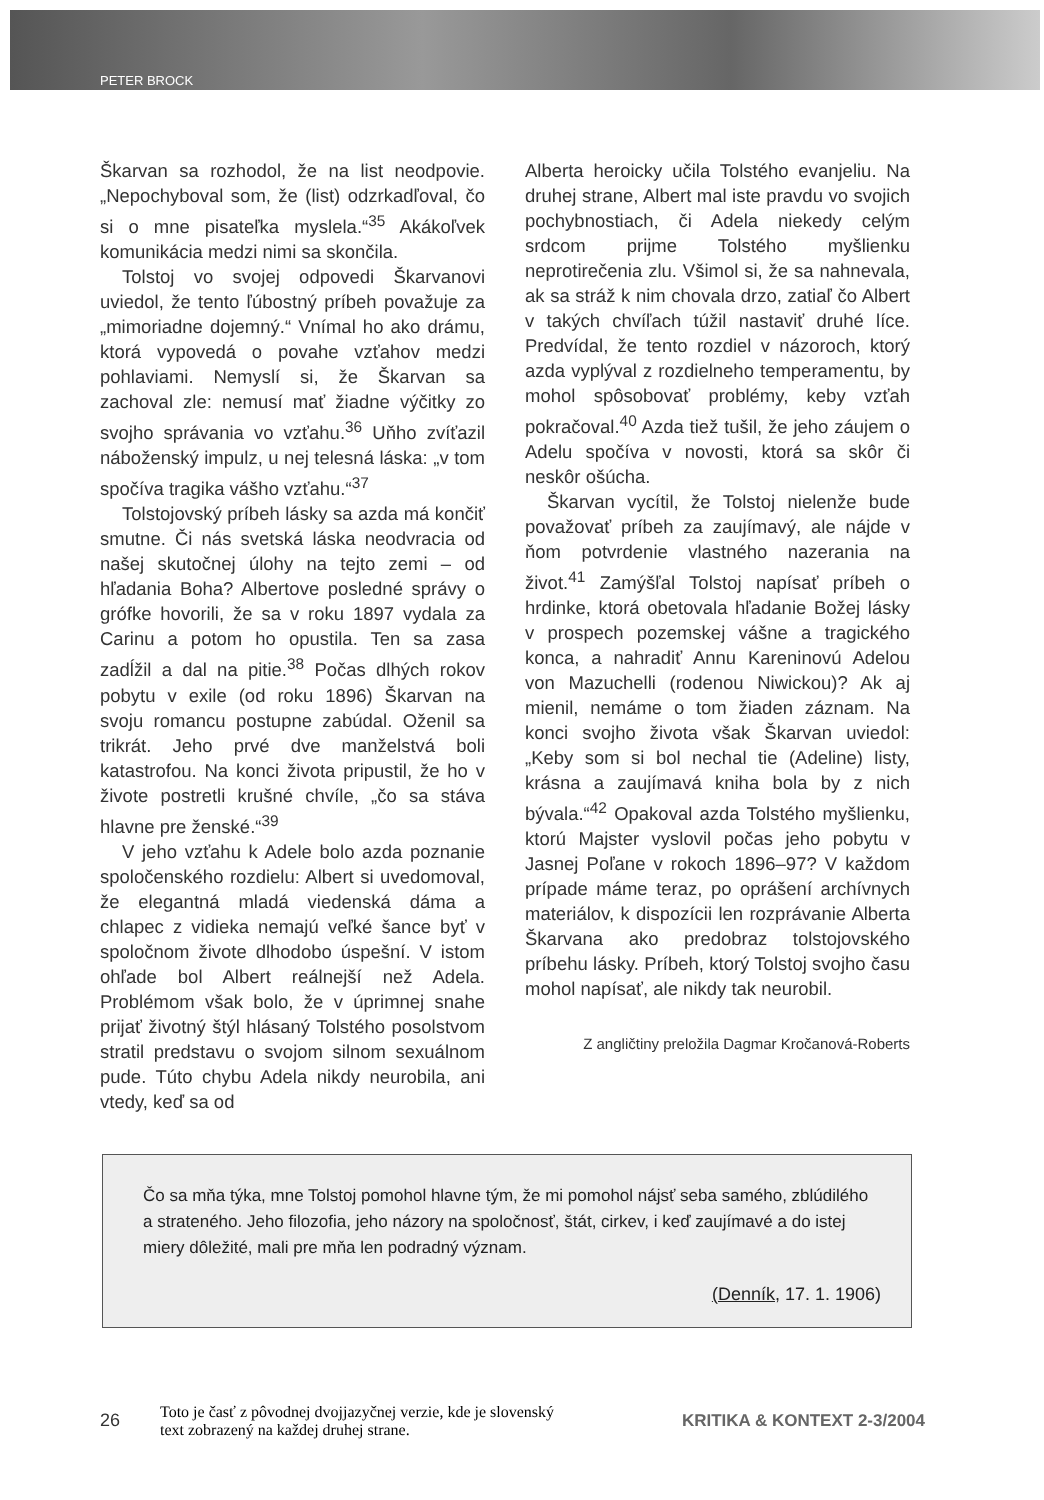PETER BROCK
Škarvan sa rozhodol, že na list neodpovie. „Nepochyboval som, že (list) odzrkadľoval, čo si o mne pisateľka myslela.“<sup>35</sup> Akákoľvek komunikácia medzi nimi sa skončila.
Tolstoj vo svojej odpovedi Škarvanovi uviedol, že tento ľúbostný príbeh považuje za „mimoriadne dojemný.“ Vnímal ho ako drámu, ktorá vypovedá o povahe vzťahov medzi pohlaviami. Nemyslí si, že Škarvan sa zachoval zle: nemusí mať žiadne výčitky zo svojho správania vo vzťahu.<sup>36</sup> Uňho zvíťazil náboženský impulz, u nej telesná láska: „v tom spočíva tragika vášho vzťahu.“<sup>37</sup>
Tolstojovský príbeh lásky sa azda má končiť smutne. Či nás svetská láska neodvracia od našej skutočnej úlohy na tejto zemi – od hľadania Boha? Albertove posledné správy o grófke hovorili, že sa v roku 1897 vydala za Carinu a potom ho opustila. Ten sa zasa zadĺžil a dal na pitie.<sup>38</sup> Počas dlhých rokov pobytu v exile (od roku 1896) Škarvan na svoju romancu postupne zabúdal. Oženil sa trikrát. Jeho prvé dve manželstvá boli katastrofou. Na konci života pripustil, že ho v živote postretli krušné chvíle, „čo sa stáva hlavne pre ženské.“<sup>39</sup>
V jeho vzťahu k Adele bolo azda poznanie spoločenského rozdielu: Albert si uvedomoval, že elegantná mladá viedenská dáma a chlapec z vidieka nemajú veľké šance byť v spoločnom živote dlhodobo úspešní. V istom ohľade bol Albert reálnejší než Adela. Problémom však bolo, že v úprimnej snahe prijať životný štýl hlásaný Tolstého posolstvom stratil predstavu o svojom silnom sexuálnom pude. Túto chybu Adela nikdy neurobila, ani vtedy, keď sa od
Alberta heroicky učila Tolstého evanjeliu. Na druhej strane, Albert mal iste pravdu vo svojich pochybnostiach, či Adela niekedy celým srdcom prijme Tolstého myšlienku neprotirečenia zlu. Všimol si, že sa nahnevala, ak sa stráž k nim chovala drzo, zatiaľ čo Albert v takých chvíľach túžil nastaviť druhé líce. Predvídal, že tento rozdiel v názoroch, ktorý azda vyplýval z rozdielneho temperamentu, by mohol spôsobovať problémy, keby vzťah pokračoval.<sup>40</sup> Azda tiež tušil, že jeho záujem o Adelu spočíva v novosti, ktorá sa skôr či neskôr ošúcha.
Škarvan vycítil, že Tolstoj nielenže bude považovať príbeh za zaujímavý, ale nájde v ňom potvrdenie vlastného nazerania na život.<sup>41</sup> Zamýšľal Tolstoj napísať príbeh o hrdinke, ktorá obetovala hľadanie Božej lásky v prospech pozemskej vášne a tragického konca, a nahradiť Annu Kareninovú Adelou von Mazuchelli (rodenou Niwickou)? Ak aj mienil, nemáme o tom žiaden záznam. Na konci svojho života však Škarvan uviedol: „Keby som si bol nechal tie (Adeline) listy, krásna a zaujímavá kniha bola by z nich bývala.“<sup>42</sup> Opakoval azda Tolstého myšlienku, ktorú Majster vyslovil počas jeho pobytu v Jasnej Poľane v rokoch 1896–97? V každom prípade máme teraz, po oprášení archívnych materiálov, k dispozícii len rozprávanie Alberta Škarvana ako predobraz tolstojovského príbehu lásky. Príbeh, ktorý Tolstoj svojho času mohol napísať, ale nikdy tak neurobil.
Z angličtiny preložila Dagmar Kročanová-Roberts
Čo sa mňa týka, mne Tolstoj pomohol hlavne tým, že mi pomohol nájsť seba samého, zblúdilého a strateného. Jeho filozofia, jeho názory na spoločnosť, štát, cirkev, i keď zaujímavé a do istej miery dôležité, mali pre mňa len podradný význam.
(Denník, 17. 1. 1906)
26
Toto je časť z pôvodnej dvojjazyčnej verzie, kde je slovenský
text zobrazený na každej druhej strane.
KRITIKA & KONTEXT 2-3/2004